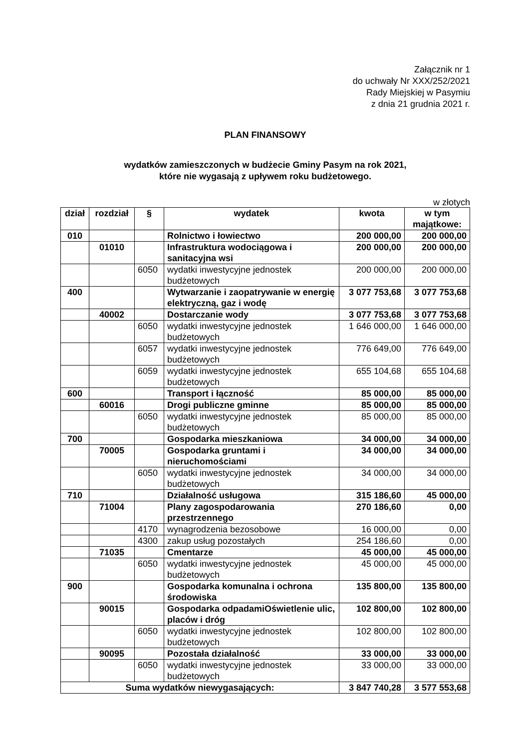Załącznik nr 1
do uchwały Nr XXX/252/2021
Rady Miejskiej w Pasymiu
z dnia 21 grudnia 2021 r.
PLAN FINANSOWY
wydatków zamieszczonych w budżecie Gminy Pasym na rok 2021,
które nie wygasają z upływem roku budżetowego.
w złotych
| dział | rozdział | § | wydatek | kwota | w tym majątkowe: |
| --- | --- | --- | --- | --- | --- |
| 010 | | | Rolnictwo i łowiectwo | 200 000,00 | 200 000,00 |
| | 01010 | | Infrastruktura wodociągowa i sanitacyjna wsi | 200 000,00 | 200 000,00 |
| | | 6050 | wydatki inwestycyjne jednostek budżetowych | 200 000,00 | 200 000,00 |
| 400 | | | Wytwarzanie i zaopatrywanie w energię elektryczną, gaz i wodę | 3 077 753,68 | 3 077 753,68 |
| | 40002 | | Dostarczanie wody | 3 077 753,68 | 3 077 753,68 |
| | | 6050 | wydatki inwestycyjne jednostek budżetowych | 1 646 000,00 | 1 646 000,00 |
| | | 6057 | wydatki inwestycyjne jednostek budżetowych | 776 649,00 | 776 649,00 |
| | | 6059 | wydatki inwestycyjne jednostek budżetowych | 655 104,68 | 655 104,68 |
| 600 | | | Transport i łączność | 85 000,00 | 85 000,00 |
| | 60016 | | Drogi publiczne gminne | 85 000,00 | 85 000,00 |
| | | 6050 | wydatki inwestycyjne jednostek budżetowych | 85 000,00 | 85 000,00 |
| 700 | | | Gospodarka mieszkaniowa | 34 000,00 | 34 000,00 |
| | 70005 | | Gospodarka gruntami i nieruchomościami | 34 000,00 | 34 000,00 |
| | | 6050 | wydatki inwestycyjne jednostek budżetowych | 34 000,00 | 34 000,00 |
| 710 | | | Działalność usługowa | 315 186,60 | 45 000,00 |
| | 71004 | | Plany zagospodarowania przestrzennego | 270 186,60 | 0,00 |
| | | 4170 | wynagrodzenia bezosobowe | 16 000,00 | 0,00 |
| | | 4300 | zakup usług pozostałych | 254 186,60 | 0,00 |
| | 71035 | | Cmentarze | 45 000,00 | 45 000,00 |
| | | 6050 | wydatki inwestycyjne jednostek budżetowych | 45 000,00 | 45 000,00 |
| 900 | | | Gospodarka komunalna i ochrona środowiska | 135 800,00 | 135 800,00 |
| | 90015 | | Gospodarka odpadamiOświetlenie ulic, placów i dróg | 102 800,00 | 102 800,00 |
| | | 6050 | wydatki inwestycyjne jednostek budżetowych | 102 800,00 | 102 800,00 |
| | 90095 | | Pozostała działalność | 33 000,00 | 33 000,00 |
| | | 6050 | wydatki inwestycyjne jednostek budżetowych | 33 000,00 | 33 000,00 |
| Suma wydatków niewygasających: | | | | 3 847 740,28 | 3 577 553,68 |